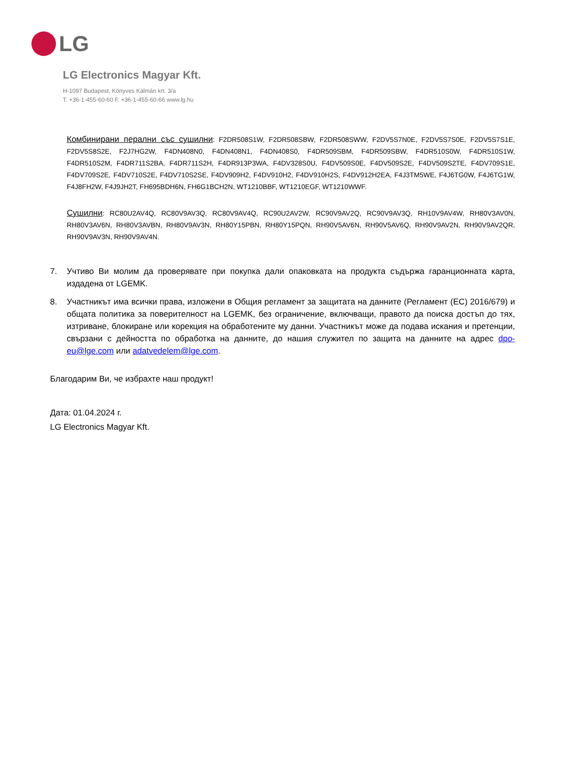LG
LG Electronics Magyar Kft.
H-1097 Budapest, Könyves Kálmán krt. 3/a
T. +36-1-455-60-60 F. +36-1-455-60-66 www.lg.hu
Комбинирани перални със сушилни: F2DR508S1W, F2DR508SBW, F2DR508SWW, F2DV5S7N0E, F2DV5S7S0E, F2DV5S7S1E, F2DV5S8S2E, F2J7HG2W, F4DN408N0, F4DN408N1, F4DN408S0, F4DR509SBM, F4DR509SBW, F4DR510S0W, F4DR510S1W, F4DR510S2M, F4DR711S2BA, F4DR711S2H, F4DR913P3WA, F4DV328S0U, F4DV509S0E, F4DV509S2E, F4DV509S2TE, F4DV709S1E, F4DV709S2E, F4DV710S2E, F4DV710S2SE, F4DV909H2, F4DV910H2, F4DV910H2S, F4DV912H2EA, F4J3TM5WE, F4J6TG0W, F4J6TG1W, F4J8FH2W, F4J9JH2T, FH695BDH6N, FH6G1BCH2N, WT1210BBF, WT1210EGF, WT1210WWF.
Сушилни: RC80U2AV4Q, RC80V9AV3Q, RC80V9AV4Q, RC90U2AV2W, RC90V9AV2Q, RC90V9AV3Q, RH10V9AV4W, RH80V3AV0N, RH80V3AV6N, RH80V3AVBN, RH80V9AV3N, RH80Y15PBN, RH80Y15PQN, RH90V5AV6N, RH90V5AV6Q, RH90V9AV2N, RH90V9AV2QR, RH90V9AV3N, RH90V9AV4N.
7. Учтиво Ви молим да проверявате при покупка дали опаковката на продукта съдържа гаранционната карта, издадена от LGEMK.
8. Участникът има всички права, изложени в Общия регламент за защитата на данните (Регламент (ЕС) 2016/679) и общата политика за поверителност на LGEMK, без ограничение, включващи, правото да поиска достъп до тях, изтриване, блокиране или корекция на обработените му данни. Участникът може да подава искания и претенции, свързани с дейността по обработка на данните, до нашия служител по защита на данните на адрес dpo-eu@lge.com или adatvedelem@lge.com.
Благодарим Ви, че избрахте наш продукт!
Дата: 01.04.2024 г.
LG Electronics Magyar Kft.